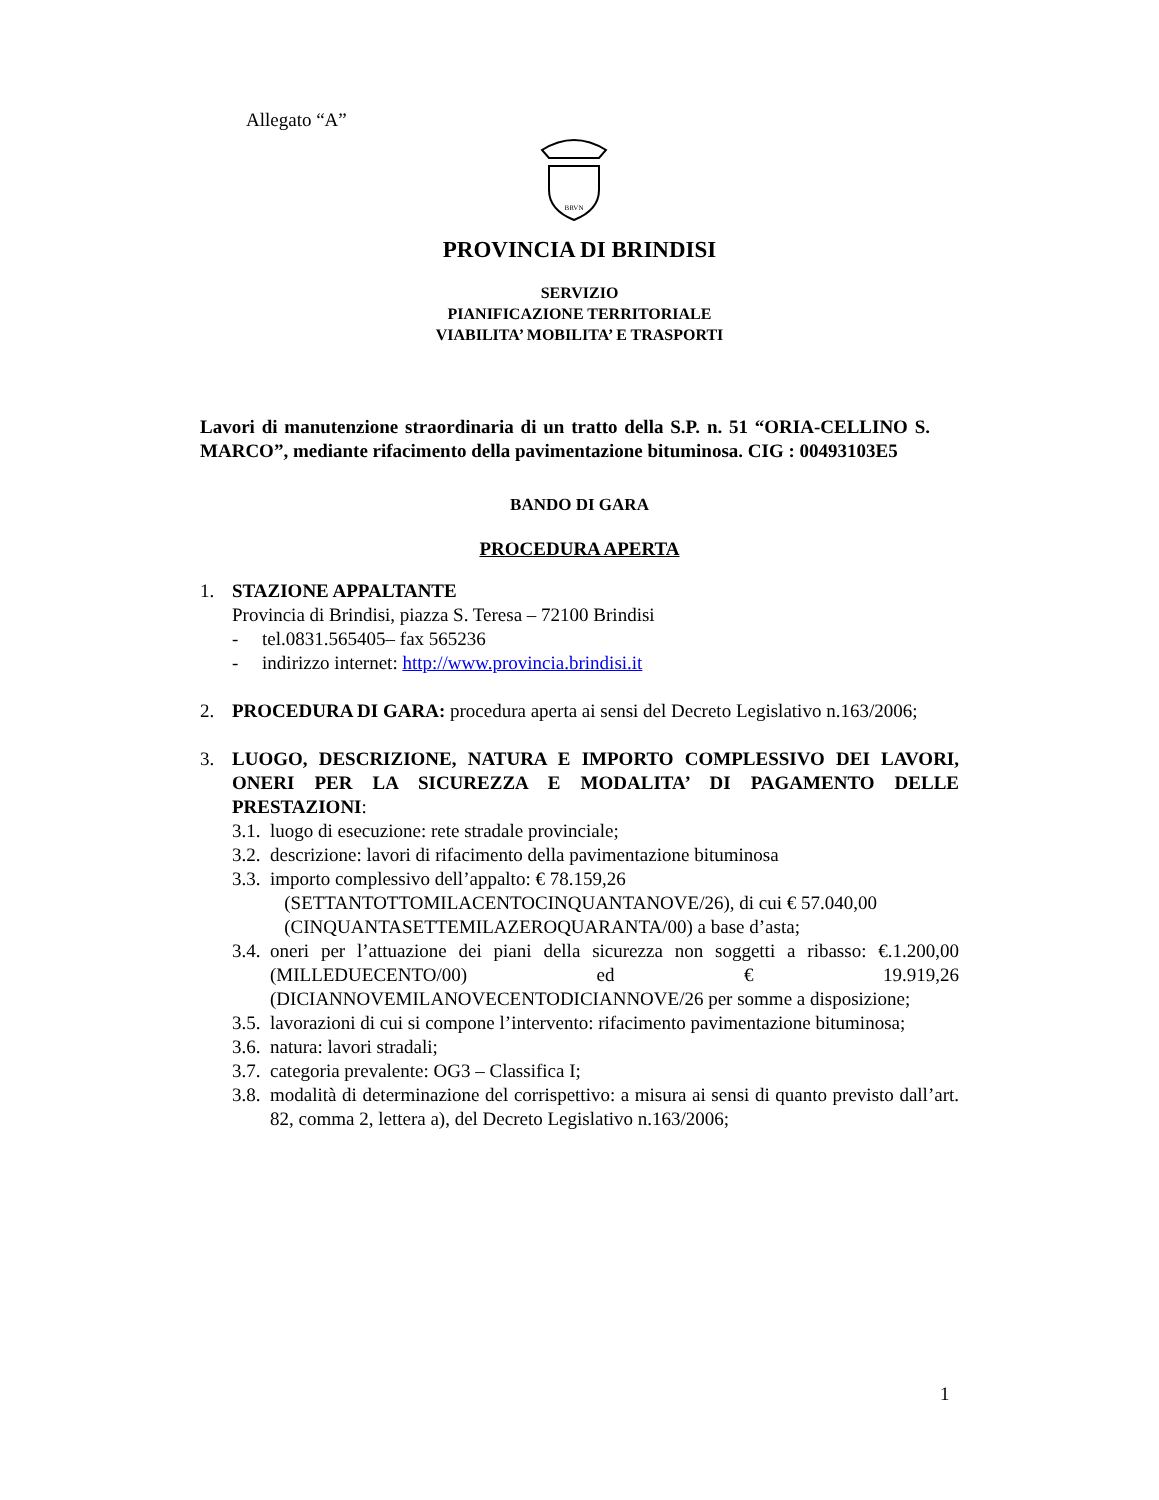Allegato “A”
BRVN
PROVINCIA DI BRINDISI
SERVIZIO
PIANIFICAZIONE TERRITORIALE
VIABILITA’ MOBILITA’ E TRASPORTI
Lavori di manutenzione straordinaria di un tratto della S.P. n. 51 “ORIA-CELLINO S. MARCO”, mediante rifacimento della pavimentazione bituminosa. CIG : 00493103E5
BANDO DI GARA
PROCEDURA APERTA
1. STAZIONE APPALTANTE
Provincia di Brindisi, piazza S. Teresa – 72100 Brindisi
- tel.0831.565405– fax 565236
- indirizzo internet: http://www.provincia.brindisi.it
2. PROCEDURA DI GARA: procedura aperta ai sensi del Decreto Legislativo n.163/2006;
3. LUOGO, DESCRIZIONE, NATURA E IMPORTO COMPLESSIVO DEI LAVORI, ONERI PER LA SICUREZZA E MODALITA’ DI PAGAMENTO DELLE PRESTAZIONI:
3.1. luogo di esecuzione: rete stradale provinciale;
3.2. descrizione: lavori di rifacimento della pavimentazione bituminosa
3.3. importo complessivo dell’appalto: € 78.159,26
(SETTANTOTTOMILACENTOCINQUANTANOVE/26), di cui € 57.040,00
(CINQUANTASETTEMILAZEROQUARANTA/00) a base d’asta;
3.4. oneri per l’attuazione dei piani della sicurezza non soggetti a ribasso: €.1.200,00 (MILLEDUECENTO/00) ed € 19.919,26 (DICIANNOVEMILANOVECENTODICIANNOVE/26 per somme a disposizione;
3.5. lavorazioni di cui si compone l’intervento: rifacimento pavimentazione bituminosa;
3.6. natura: lavori stradali;
3.7. categoria prevalente: OG3 – Classifica I;
3.8. modalità di determinazione del corrispettivo: a misura ai sensi di quanto previsto dall’art. 82, comma 2, lettera a), del Decreto Legislativo n.163/2006;
1